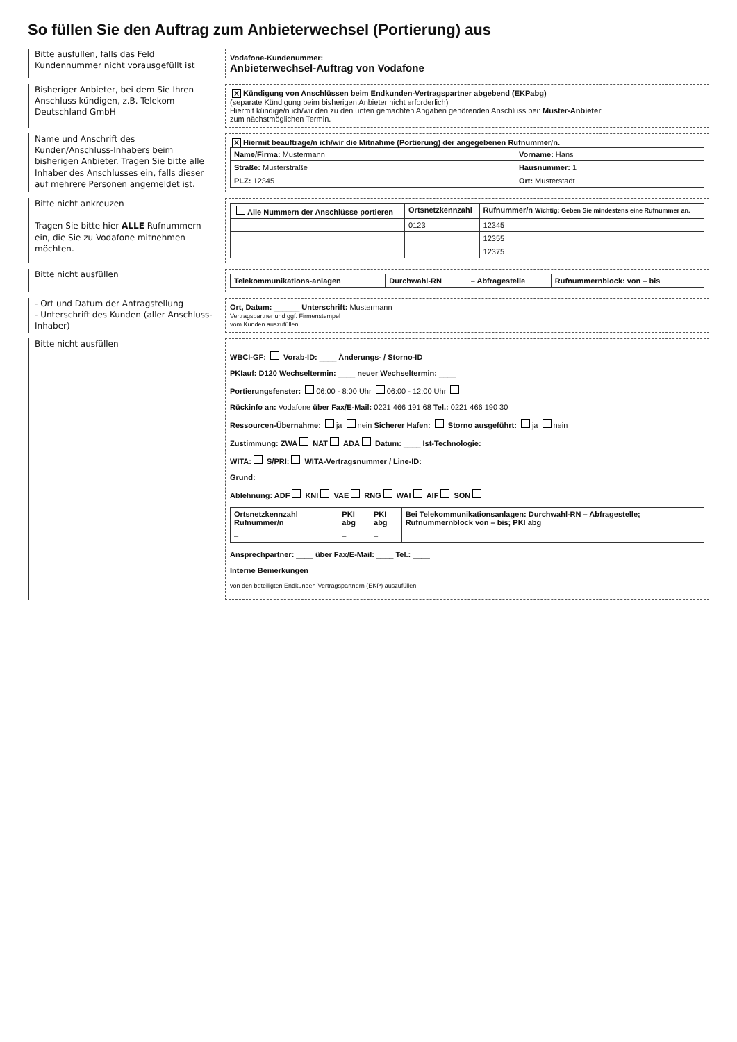So füllen Sie den Auftrag zum Anbieterwechsel (Portierung) aus
Bitte ausfüllen, falls das Feld Kundennummer nicht vorausgefüllt ist
Vodafone-Kundenummer:
Anbieterwechsel-Auftrag von Vodafone
Bisheriger Anbieter, bei dem Sie Ihren Anschluss kündigen, z.B. Telekom Deutschland GmbH
X Kündigung von Anschlüssen beim Endkunden-Vertragspartner abgebend (EKPabg)
(separate Kündigung beim bisherigen Anbieter nicht erforderlich)
Hiermit kündige/n ich/wir den zu den unten gemachten Angaben gehörenden Anschluss bei: Muster-Anbieter
zum nächstmöglichen Termin.
Name und Anschrift des Kunden/Anschluss-Inhabers beim bisherigen Anbieter. Tragen Sie bitte alle Inhaber des Anschlusses ein, falls dieser auf mehrere Personen angemeldet ist.
X Hiermit beauftrage/n ich/wir die Mitnahme (Portierung) der angegebenen Rufnummer/n.
| Name/Firma: Mustermann | Vorname: Hans |
| Straße: Musterstraße | Hausnummer: 1 |
| PLZ: 12345 | Ort: Musterstadt |
Bitte nicht ankreuzen
Tragen Sie bitte hier ALLE Rufnummern ein, die Sie zu Vodafone mitnehmen möchten.
| Alle Nummern der Anschlüsse portieren | Ortsnetzkennzahl | Rufnummer/n Wichtig: Geben Sie mindestens eine Rufnummer an. |
| --- | --- | --- |
| | 0123 | 12345 |
| | | 12355 |
| | | 12375 |
Bitte nicht ausfüllen
| Telekommunikations-anlagen | Durchwahl-RN | – Abfragestelle | Rufnummernblock: von – bis |
| --- | --- | --- | --- |
- Ort und Datum der Antragstellung
- Unterschrift des Kunden (aller Anschluss-Inhaber)
Ort, Datum: ______ Unterschrift: Mustermann
Vertragspartner und ggf. Firmenstempel
vom Kunden auszufüllen
Bitte nicht ausfüllen
WBCI-GF: Vorab-ID: ____ Änderungs- / Storno-ID
PKIauf: D120 Wechseltermin: ____ neuer Wechseltermin: ____
Portierungsfenster: 06:00 - 8:00 Uhr 06:00 - 12:00 Uhr
Rückinfo an: Vodafone über Fax/E-Mail: 0221 466 191 68 Tel.: 0221 466 190 30
Ressourcen-Übernahme: ja nein Sicherer Hafen: Storno ausgeführt: ja nein
Zustimmung: ZWA NAT ADA Datum: ____ Ist-Technologie:
WITA: S/PRI: WITA-Vertragsnummer / Line-ID:
Grund:
Ablehnung: ADF KNI VAE RNG WAI AIF SON
| Ortsnetzkennzahl Rufnummer/n | PKI abg | PKI abg | Bei Telekommunikationsanlagen: Durchwahl-RN – Abfragestelle; Rufnummernblock von – bis; PKI abg |
| --- | --- | --- | --- |
| – | – | – | |
Ansprechpartner: ____ über Fax/E-Mail: ____ Tel.: ____
Interne Bemerkungen
von den beteiligten Endkunden-Vertragspartnern (EKP) auszufüllen